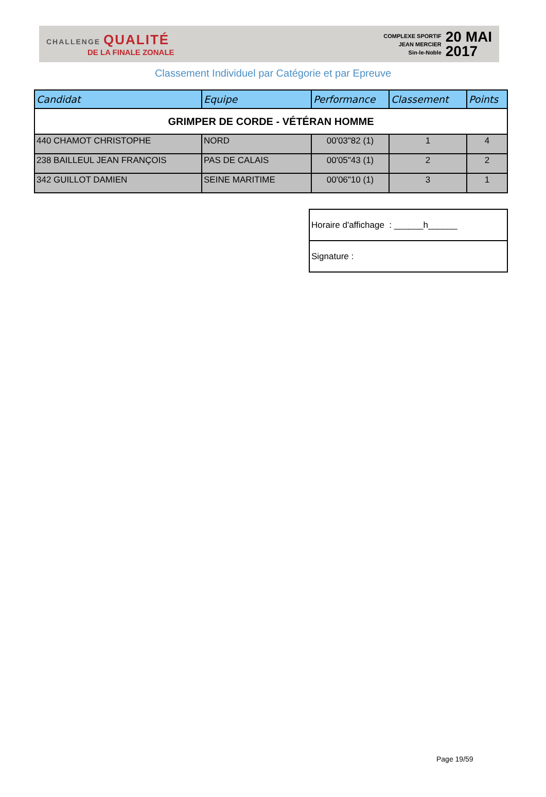CHALLENGE QUALITÉ
DE LA FINALE ZONALE
COMPLEXE SPORTIF
JEAN MERCIER
Sin-le-Noble
20 MAI
2017
Classement Individuel par Catégorie et par Epreuve
| Candidat | Equipe | Performance | Classement | Points |
| --- | --- | --- | --- | --- |
| GRIMPER DE CORDE - VÉTÉRAN HOMME | | | | |
| 440 CHAMOT CHRISTOPHE | NORD | 00'03"82 (1) | 1 | 4 |
| 238 BAILLEUL JEAN FRANÇOIS | PAS DE CALAIS | 00'05"43 (1) | 2 | 2 |
| 342 GUILLOT DAMIEN | SEINE MARITIME | 00'06"10 (1) | 3 | 1 |
| Horaire d'affichage : ______h______ |
| Signature : |
Page 19/59